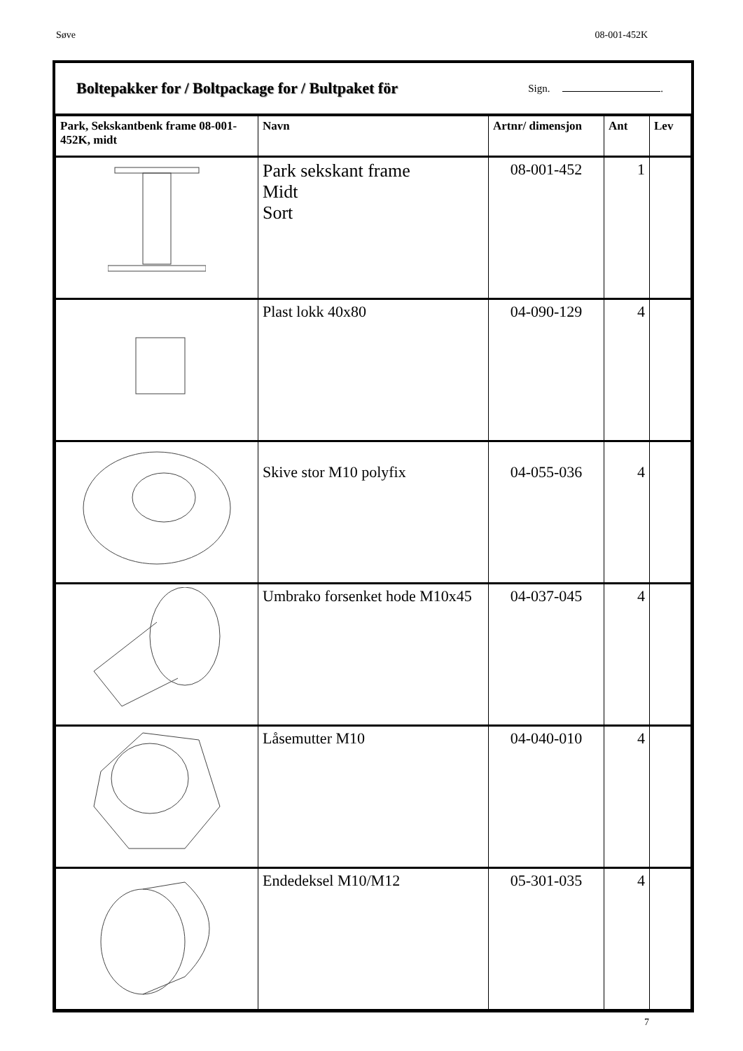Søve 08-001-452K
Boltepakker for / Boltpackage for / Bultpaket för
Sign. .
| Park, Sekskantbenk frame 08-001-452K, midt | Navn | Artnr/ dimensjon | Ant | Lev |
| --- | --- | --- | --- | --- |
| | Park sekskant frame Midt Sort | 08-001-452 | 1 | |
| | Plast lokk 40x80 | 04-090-129 | 4 | |
| | Skive stor M10 polyfix | 04-055-036 | 4 | |
| | Umbrako forsenket hode M10x45 | 04-037-045 | 4 | |
| | Låsemutter M10 | 04-040-010 | 4 | |
| | Endedeksel M10/M12 | 05-301-035 | 4 | |
7